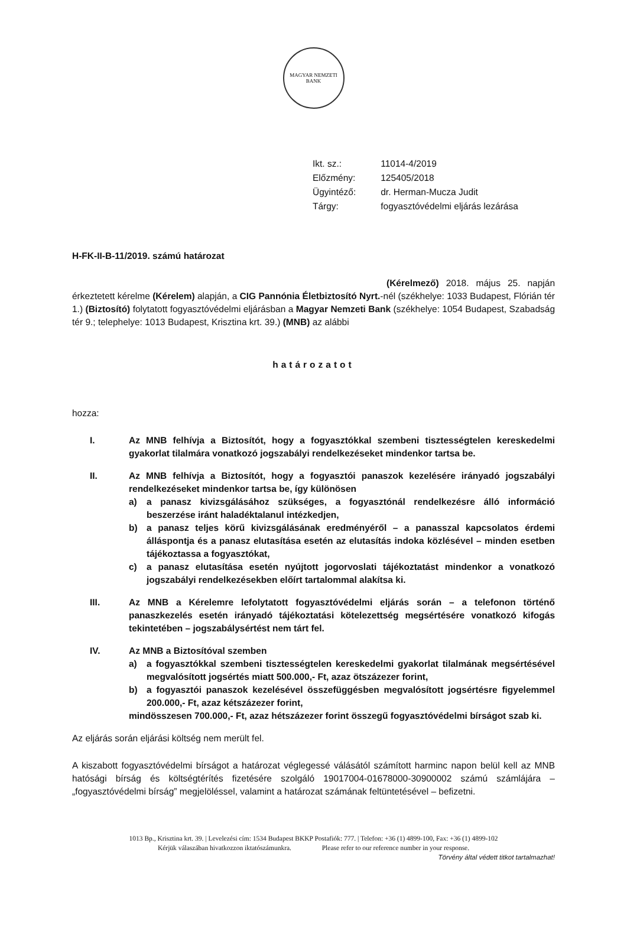MAGYAR NEMZETI BANK
| Ikt. sz.: | 11014-4/2019 |
| Előzmény: | 125405/2018 |
| Ügyintéző: | dr. Herman-Mucza Judit |
| Tárgy: | fogyasztóvédelmi eljárás lezárása |
H-FK-II-B-11/2019. számú határozat
(Kérelmező) 2018. május 25. napján érkeztetett kérelme (Kérelem) alapján, a CIG Pannónia Életbiztosító Nyrt.-nél (székhelye: 1033 Budapest, Flórián tér 1.) (Biztosító) folytatott fogyasztóvédelmi eljárásban a Magyar Nemzeti Bank (székhelye: 1054 Budapest, Szabadság tér 9.; telephelye: 1013 Budapest, Krisztina krt. 39.) (MNB) az alábbi
határozatot
hozza:
I. Az MNB felhívja a Biztosítót, hogy a fogyasztókkal szembeni tisztességtelen kereskedelmi gyakorlat tilalmára vonatkozó jogszabályi rendelkezéseket mindenkor tartsa be.
II. Az MNB felhívja a Biztosítót, hogy a fogyasztói panaszok kezelésére irányadó jogszabályi rendelkezéseket mindenkor tartsa be, így különösen
a) a panasz kivizsgálásához szükséges, a fogyasztónál rendelkezésre álló információ beszerzése iránt haladéktalanul intézkedjen,
b) a panasz teljes körű kivizsgálásának eredményéről – a panasszal kapcsolatos érdemi álláspontja és a panasz elutasítása esetén az elutasítás indoka közlésével – minden esetben tájékoztassa a fogyasztókat,
c) a panasz elutasítása esetén nyújtott jogorvoslati tájékoztatást mindenkor a vonatkozó jogszabályi rendelkezésekben előírt tartalommal alakítsa ki.
III. Az MNB a Kérelemre lefolytatott fogyasztóvédelmi eljárás során – a telefonon történő panaszkezelés esetén irányadó tájékoztatási kötelezettség megsértésére vonatkozó kifogás tekintetében – jogszabálysértést nem tárt fel.
IV. Az MNB a Biztosítóval szemben
a) a fogyasztókkal szembeni tisztességtelen kereskedelmi gyakorlat tilalmának megsértésével megvalósított jogsértés miatt 500.000,- Ft, azaz ötszázezer forint,
b) a fogyasztói panaszok kezelésével összefüggésben megvalósított jogsértésre figyelemmel 200.000,- Ft, azaz kétszázezer forint,
mindösszesen 700.000,- Ft, azaz hétszázezer forint összegű fogyasztóvédelmi bírságot szab ki.
Az eljárás során eljárási költség nem merült fel.
A kiszabott fogyasztóvédelmi bírságot a határozat véglegessé válásától számított harminc napon belül kell az MNB hatósági bírság és költségtérítés fizetésére szolgáló 19017004-01678000-30900002 számú számlájára – „fogyasztóvédelmi bírság” megjelöléssel, valamint a határozat számának feltüntetésével – befizetni.
1013 Bp., Krisztina krt. 39. | Levelezési cím: 1534 Budapest BKKP Postafiók: 777. | Telefon: +36 (1) 4899-100, Fax: +36 (1) 4899-102
Kérjük válaszában hivatkozzon iktatószámunkra. Please refer to our reference number in your response.
Törvény által védett titkot tartalmazhat!